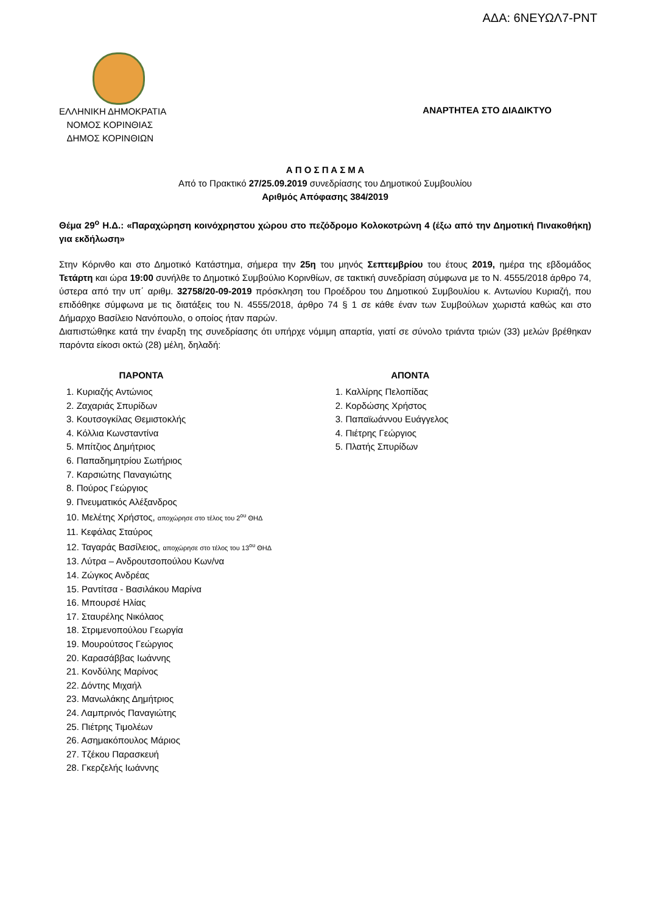ΑΔΑ: 6ΝΕΥΩΛ7-ΡΝΤ
ΕΛΛΗΝΙΚΗ ΔΗΜΟΚΡΑΤΙΑ
ΝΟΜΟΣ ΚΟΡΙΝΘΙΑΣ
ΔΗΜΟΣ ΚΟΡΙΝΘΙΩΝ
ΑΝΑΡΤΗΤΕΑ ΣΤΟ ΔΙΑΔΙΚΤΥΟ
Α Π Ο Σ Π Α Σ Μ Α
Από το Πρακτικό 27/25.09.2019 συνεδρίασης του Δημοτικού Συμβουλίου
Αριθμός Απόφασης 384/2019
Θέμα 29<sup>ο</sup> Η.Δ.: «Παραχώρηση κοινόχρηστου χώρου στο πεζόδρομο Κολοκοτρώνη 4 (έξω από την Δημοτική Πινακοθήκη) για εκδήλωση»
Στην Κόρινθο και στο Δημοτικό Κατάστημα, σήμερα την 25η του μηνός Σεπτεμβρίου του έτους 2019, ημέρα της εβδομάδος Τετάρτη και ώρα 19:00 συνήλθε το Δημοτικό Συμβούλιο Κορινθίων, σε τακτική συνεδρίαση σύμφωνα με το Ν. 4555/2018 άρθρο 74, ύστερα από την υπ΄ αριθμ. 32758/20-09-2019 πρόσκληση του Προέδρου του Δημοτικού Συμβουλίου κ. Αντωνίου Κυριαζή, που επιδόθηκε σύμφωνα με τις διατάξεις του Ν. 4555/2018, άρθρο 74 § 1 σε κάθε έναν των Συμβούλων χωριστά καθώς και στο Δήμαρχο Βασίλειο Νανόπουλο, ο οποίος ήταν παρών.
Διαπιστώθηκε κατά την έναρξη της συνεδρίασης ότι υπήρχε νόμιμη απαρτία, γιατί σε σύνολο τριάντα τριών (33) μελών βρέθηκαν παρόντα είκοσι οκτώ (28) μέλη, δηλαδή:
ΠΑΡΟΝΤΑ
1. Κυριαζής Αντώνιος
2. Ζαχαριάς Σπυρίδων
3. Κουτσογκίλας Θεμιστοκλής
4. Κόλλια Κωνσταντίνα
5. Μπίτζιος Δημήτριος
6. Παπαδημητρίου Σωτήριος
7. Καρσιώτης Παναγιώτης
8. Πούρος Γεώργιος
9. Πνευματικός Αλέξανδρος
10. Μελέτης Χρήστος, αποχώρησε στο τέλος του 2<sup>ου</sup> ΘΗΔ
11. Κεφάλας Σταύρος
12. Ταγαράς Βασίλειος, αποχώρησε στο τέλος του 13<sup>ου</sup> ΘΗΔ
13. Λύτρα – Ανδρουτσοπούλου Κων/να
14. Ζώγκος Ανδρέας
15. Ραντίτσα - Βασιλάκου Μαρίνα
16. Μπουρσέ Ηλίας
17. Σταυρέλης Νικόλαος
18. Στριμενοπούλου Γεωργία
19. Μουρούτσος Γεώργιος
20. Καρασάββας Ιωάννης
21. Κονδύλης Μαρίνος
22. Δόντης Μιχαήλ
23. Μανωλάκης Δημήτριος
24. Λαμπρινός Παναγιώτης
25. Πιέτρης Τιμολέων
26. Ασημακόπουλος Μάριος
27. Τζέκου Παρασκευή
28. Γκερζελής Ιωάννης
ΑΠΟΝΤΑ
1. Καλλίρης Πελοπίδας
2. Κορδώσης Χρήστος
3. Παπαϊωάννου Ευάγγελος
4. Πιέτρης Γεώργιος
5. Πλατής Σπυρίδων